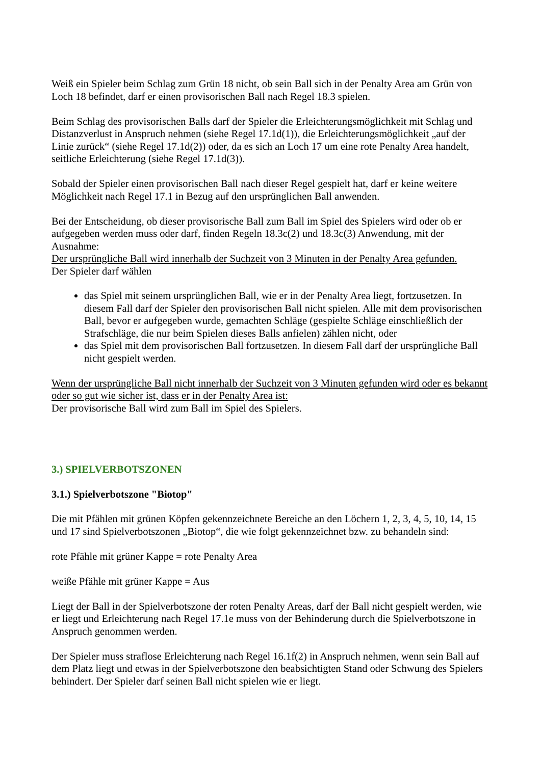Weiß ein Spieler beim Schlag zum Grün 18 nicht, ob sein Ball sich in der Penalty Area am Grün von Loch 18 befindet, darf er einen provisorischen Ball nach Regel 18.3 spielen.
Beim Schlag des provisorischen Balls darf der Spieler die Erleichterungsmöglichkeit mit Schlag und Distanzverlust in Anspruch nehmen (siehe Regel 17.1d(1)), die Erleichterungsmöglichkeit „auf der Linie zurück“ (siehe Regel 17.1d(2)) oder, da es sich an Loch 17 um eine rote Penalty Area handelt, seitliche Erleichterung (siehe Regel 17.1d(3)).
Sobald der Spieler einen provisorischen Ball nach dieser Regel gespielt hat, darf er keine weitere Möglichkeit nach Regel 17.1 in Bezug auf den ursprünglichen Ball anwenden.
Bei der Entscheidung, ob dieser provisorische Ball zum Ball im Spiel des Spielers wird oder ob er aufgegeben werden muss oder darf, finden Regeln 18.3c(2) und 18.3c(3) Anwendung, mit der Ausnahme:
Der ursprüngliche Ball wird innerhalb der Suchzeit von 3 Minuten in der Penalty Area gefunden.
Der Spieler darf wählen
das Spiel mit seinem ursprünglichen Ball, wie er in der Penalty Area liegt, fortzusetzen. In diesem Fall darf der Spieler den provisorischen Ball nicht spielen. Alle mit dem provisorischen Ball, bevor er aufgegeben wurde, gemachten Schläge (gespielte Schläge einschließlich der Strafschläge, die nur beim Spielen dieses Balls anfielen) zählen nicht, oder
das Spiel mit dem provisorischen Ball fortzusetzen. In diesem Fall darf der ursprüngliche Ball nicht gespielt werden.
Wenn der ursprüngliche Ball nicht innerhalb der Suchzeit von 3 Minuten gefunden wird oder es bekannt oder so gut wie sicher ist, dass er in der Penalty Area ist:
Der provisorische Ball wird zum Ball im Spiel des Spielers.
3.) SPIELVERBOTSZONEN
3.1.) Spielverbotszone "Biotop"
Die mit Pfählen mit grünen Köpfen gekennzeichnete Bereiche an den Löchern 1, 2, 3, 4, 5, 10, 14, 15 und 17 sind Spielverbotszonen „Biotop“, die wie folgt gekennzeichnet bzw. zu behandeln sind:
rote Pfähle mit grüner Kappe = rote Penalty Area
weiße Pfähle mit grüner Kappe = Aus
Liegt der Ball in der Spielverbotszone der roten Penalty Areas, darf der Ball nicht gespielt werden, wie er liegt und Erleichterung nach Regel 17.1e muss von der Behinderung durch die Spielverbotszone in Anspruch genommen werden.
Der Spieler muss straflose Erleichterung nach Regel 16.1f(2) in Anspruch nehmen, wenn sein Ball auf dem Platz liegt und etwas in der Spielverbotszone den beabsichtigten Stand oder Schwung des Spielers behindert. Der Spieler darf seinen Ball nicht spielen wie er liegt.